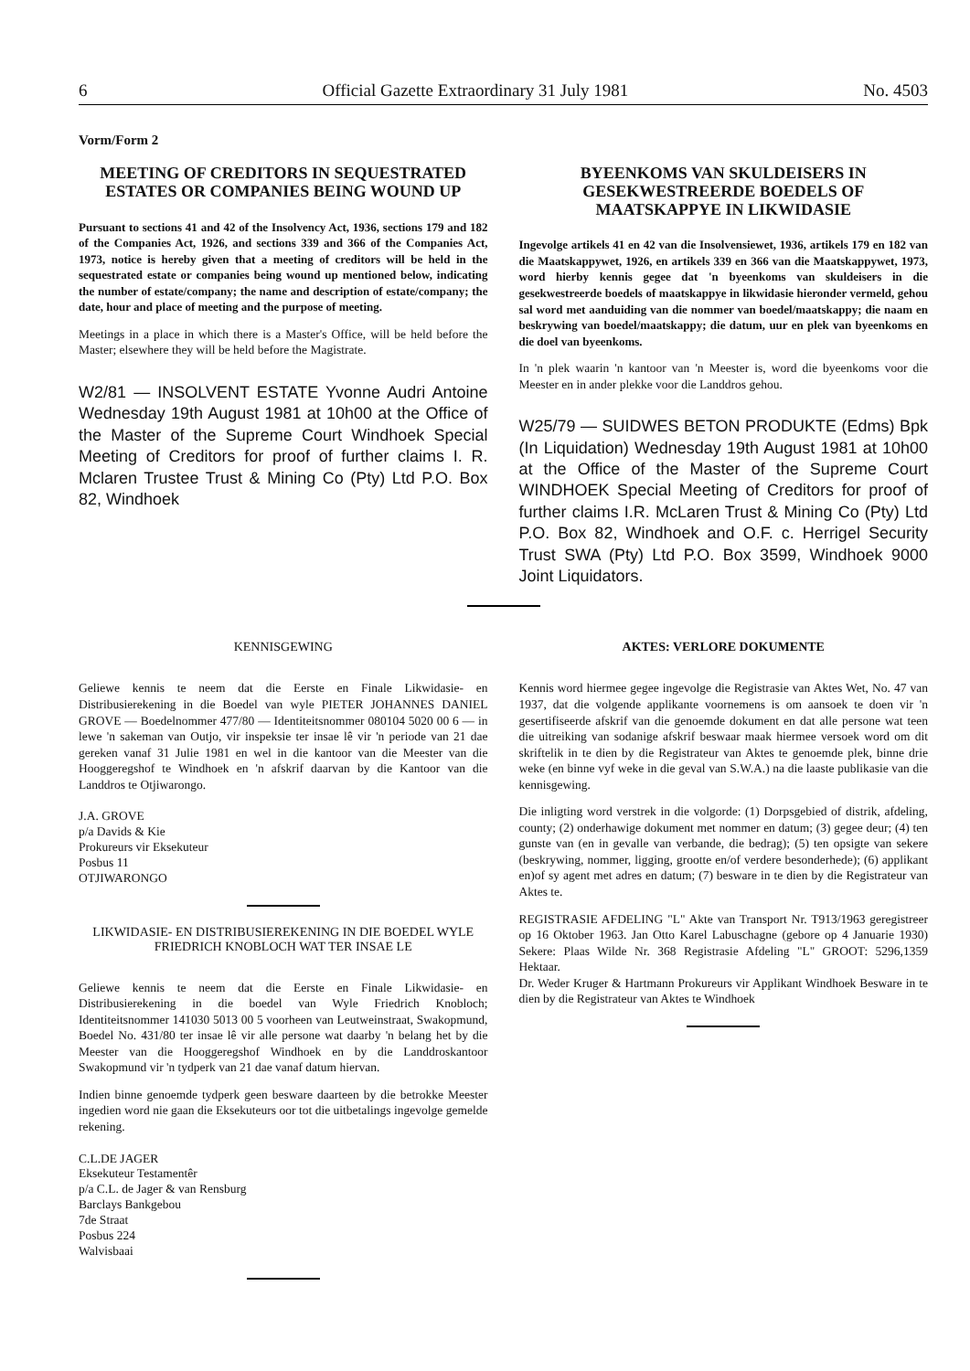6 Official Gazette Extraordinary 31 July 1981 No. 4503
Vorm/Form 2
MEETING OF CREDITORS IN SEQUESTRATED ESTATES OR COMPANIES BEING WOUND UP
Pursuant to sections 41 and 42 of the Insolvency Act, 1936, sections 179 and 182 of the Companies Act, 1926, and sections 339 and 366 of the Companies Act, 1973, notice is hereby given that a meeting of creditors will be held in the sequestrated estate or companies being wound up mentioned below, indicating the number of estate/company; the name and description of estate/company; the date, hour and place of meeting and the purpose of meeting.
Meetings in a place in which there is a Master's Office, will be held before the Master; elsewhere they will be held before the Magistrate.
W2/81 — INSOLVENT ESTATE Yvonne Audri Antoine Wednesday 19th August 1981 at 10h00 at the Office of the Master of the Supreme Court Windhoek Special Meeting of Creditors for proof of further claims I. R. Mclaren Trustee Trust & Mining Co (Pty) Ltd P.O. Box 82, Windhoek
BYEENKOMS VAN SKULDEISERS IN GESEKWESTREERDE BOEDELS OF MAATSKAPPYE IN LIKWIDASIE
Ingevolge artikels 41 en 42 van die Insolvensiewet, 1936, artikels 179 en 182 van die Maatskappywet, 1926, en artikels 339 en 366 van die Maatskappywet, 1973, word hierby kennis gegee dat 'n byeenkoms van skuldeisers in die gesekwestreerde boedels of maatskappye in likwidasie hieronder vermeld, gehou sal word met aanduiding van die nommer van boedel/maatskappy; die naam en beskrywing van boedel/maatskappy; die datum, uur en plek van byeenkoms en die doel van byeenkoms.
In 'n plek waarin 'n kantoor van 'n Meester is, word die byeenkoms voor die Meester en in ander plekke voor die Landdros gehou.
W25/79 — SUIDWES BETON PRODUKTE (Edms) Bpk (In Liquidation) Wednesday 19th August 1981 at 10h00 at the Office of the Master of the Supreme Court WINDHOEK Special Meeting of Creditors for proof of further claims I.R. McLaren Trust & Mining Co (Pty) Ltd P.O. Box 82, Windhoek and O.F. c. Herrigel Security Trust SWA (Pty) Ltd P.O. Box 3599, Windhoek 9000 Joint Liquidators.
KENNISGEWING
Geliewe kennis te neem dat die Eerste en Finale Likwidasie- en Distribusierekening in die Boedel van wyle PIETER JOHANNES DANIEL GROVE — Boedelnommer 477/80 — Identiteitsnommer 080104 5020 00 6 — in lewe 'n sakeman van Outjo, vir inspeksie ter insae lê vir 'n periode van 21 dae gereken vanaf 31 Julie 1981 en wel in die kantoor van die Meester van die Hooggeregshof te Windhoek en 'n afskrif daarvan by die Kantoor van die Landdros te Otjiwarongo.
J.A. GROVE
p/a Davids & Kie
Prokureurs vir Eksekuteur
Posbus 11
OTJIWARONGO
LIKWIDASIE- EN DISTRIBUSIEREKENING IN DIE BOEDEL WYLE FRIEDRICH KNOBLOCH WAT TER INSAE LE
Geliewe kennis te neem dat die Eerste en Finale Likwidasie- en Distribusierekening in die boedel van Wyle Friedrich Knobloch; Identiteitsnommer 141030 5013 00 5 voorheen van Leutweinstraat, Swakopmund, Boedel No. 431/80 ter insae lê vir alle persone wat daarby 'n belang het by die Meester van die Hooggeregshof Windhoek en by die Landdroskantoor Swakopmund vir 'n tydperk van 21 dae vanaf datum hiervan.
Indien binne genoemde tydperk geen besware daarteen by die betrokke Meester ingedien word nie gaan die Eksekuteurs oor tot die uitbetalings ingevolge gemelde rekening.
C.L.DE JAGER
Eksekuteur Testamentêr
p/a C.L. de Jager & van Rensburg
Barclays Bankgebou
7de Straat
Posbus 224
Walvisbaai
AKTES: VERLORE DOKUMENTE
Kennis word hiermee gegee ingevolge die Registrasie van Aktes Wet, No. 47 van 1937, dat die volgende applikante voornemens is om aansoek te doen vir 'n gesertifiseerde afskrif van die genoemde dokument en dat alle persone wat teen die uitreiking van sodanige afskrif beswaar maak hiermee versoek word om dit skriftelik in te dien by die Registrateur van Aktes te genoemde plek, binne drie weke (en binne vyf weke in die geval van S.W.A.) na die laaste publikasie van die kennisgewing.
Die inligting word verstrek in die volgorde: (1) Dorpsgebied of distrik, afdeling, county; (2) onderhawige dokument met nommer en datum; (3) gegee deur; (4) ten gunste van (en in gevalle van verbande, die bedrag); (5) ten opsigte van sekere (beskrywing, nommer, ligging, grootte en/of verdere besonderhede); (6) applikant en)of sy agent met adres en datum; (7) besware in te dien by die Registrateur van Aktes te.
REGISTRASIE AFDELING "L" Akte van Transport Nr. T913/1963 geregistreer op 16 Oktober 1963. Jan Otto Karel Labuschagne (gebore op 4 Januarie 1930) Sekere: Plaas Wilde Nr. 368 Registrasie Afdeling "L" GROOT: 5296,1359 Hektaar.
Dr. Weder Kruger & Hartmann Prokureurs vir Applikant Windhoek Besware in te dien by die Registrateur van Aktes te Windhoek